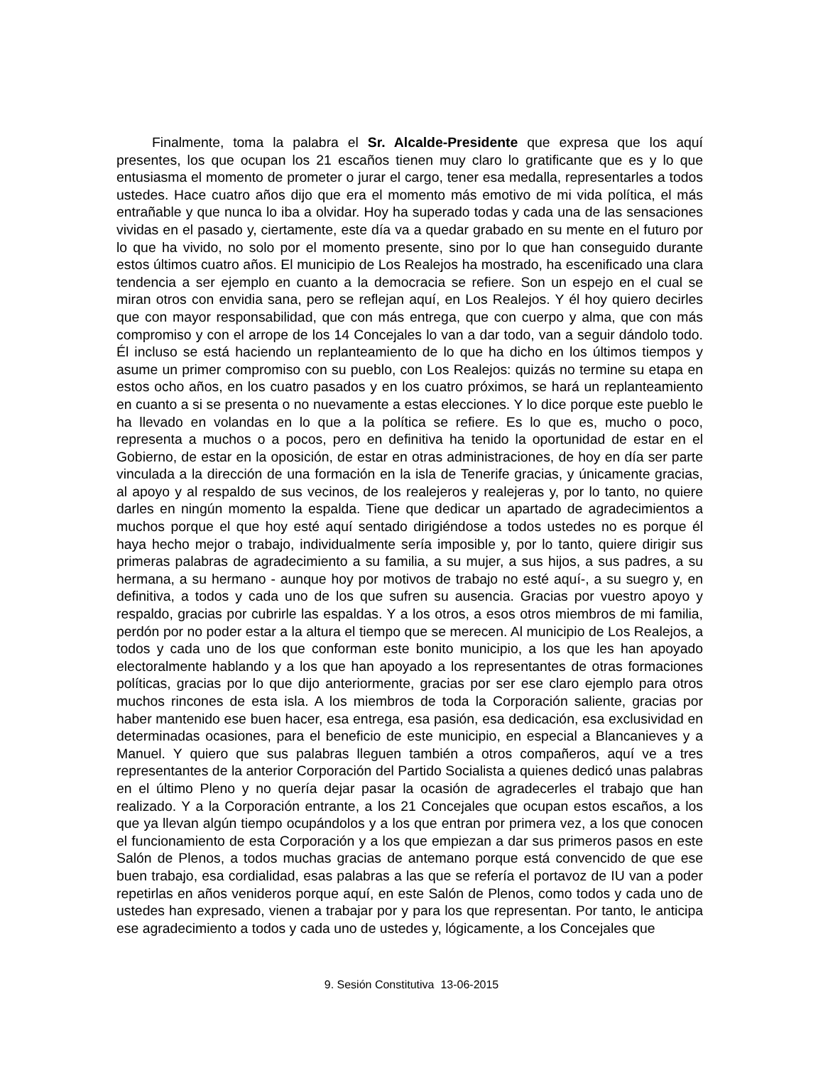Finalmente, toma la palabra el Sr. Alcalde-Presidente que expresa que los aquí presentes, los que ocupan los 21 escaños tienen muy claro lo gratificante que es y lo que entusiasma el momento de prometer o jurar el cargo, tener esa medalla, representarles a todos ustedes. Hace cuatro años dijo que era el momento más emotivo de mi vida política, el más entrañable y que nunca lo iba a olvidar. Hoy ha superado todas y cada una de las sensaciones vividas en el pasado y, ciertamente, este día va a quedar grabado en su mente en el futuro por lo que ha vivido, no solo por el momento presente, sino por lo que han conseguido durante estos últimos cuatro años. El municipio de Los Realejos ha mostrado, ha escenificado una clara tendencia a ser ejemplo en cuanto a la democracia se refiere. Son un espejo en el cual se miran otros con envidia sana, pero se reflejan aquí, en Los Realejos. Y él hoy quiero decirles que con mayor responsabilidad, que con más entrega, que con cuerpo y alma, que con más compromiso y con el arrope de los 14 Concejales lo van a dar todo, van a seguir dándolo todo. Él incluso se está haciendo un replanteamiento de lo que ha dicho en los últimos tiempos y asume un primer compromiso con su pueblo, con Los Realejos: quizás no termine su etapa en estos ocho años, en los cuatro pasados y en los cuatro próximos, se hará un replanteamiento en cuanto a si se presenta o no nuevamente a estas elecciones. Y lo dice porque este pueblo le ha llevado en volandas en lo que a la política se refiere. Es lo que es, mucho o poco, representa a muchos o a pocos, pero en definitiva ha tenido la oportunidad de estar en el Gobierno, de estar en la oposición, de estar en otras administraciones, de hoy en día ser parte vinculada a la dirección de una formación en la isla de Tenerife gracias, y únicamente gracias, al apoyo y al respaldo de sus vecinos, de los realejeros y realejeras y, por lo tanto, no quiere darles en ningún momento la espalda. Tiene que dedicar un apartado de agradecimientos a muchos porque el que hoy esté aquí sentado dirigiéndose a todos ustedes no es porque él haya hecho mejor o trabajo, individualmente sería imposible y, por lo tanto, quiere dirigir sus primeras palabras de agradecimiento a su familia, a su mujer, a sus hijos, a sus padres, a su hermana, a su hermano - aunque hoy por motivos de trabajo no esté aquí-, a su suegro y, en definitiva, a todos y cada uno de los que sufren su ausencia. Gracias por vuestro apoyo y respaldo, gracias por cubrirle las espaldas. Y a los otros, a esos otros miembros de mi familia, perdón por no poder estar a la altura el tiempo que se merecen. Al municipio de Los Realejos, a todos y cada uno de los que conforman este bonito municipio, a los que les han apoyado electoralmente hablando y a los que han apoyado a los representantes de otras formaciones políticas, gracias por lo que dijo anteriormente, gracias por ser ese claro ejemplo para otros muchos rincones de esta isla. A los miembros de toda la Corporación saliente, gracias por haber mantenido ese buen hacer, esa entrega, esa pasión, esa dedicación, esa exclusividad en determinadas ocasiones, para el beneficio de este municipio, en especial a Blancanieves y a Manuel. Y quiero que sus palabras lleguen también a otros compañeros, aquí ve a tres representantes de la anterior Corporación del Partido Socialista a quienes dedicó unas palabras en el último Pleno y no quería dejar pasar la ocasión de agradecerles el trabajo que han realizado. Y a la Corporación entrante, a los 21 Concejales que ocupan estos escaños, a los que ya llevan algún tiempo ocupándolos y a los que entran por primera vez, a los que conocen el funcionamiento de esta Corporación y a los que empiezan a dar sus primeros pasos en este Salón de Plenos, a todos muchas gracias de antemano porque está convencido de que ese buen trabajo, esa cordialidad, esas palabras a las que se refería el portavoz de IU van a poder repetirlas en años venideros porque aquí, en este Salón de Plenos, como todos y cada uno de ustedes han expresado, vienen a trabajar por y para los que representan. Por tanto, le anticipa ese agradecimiento a todos y cada uno de ustedes y, lógicamente, a los Concejales que
9. Sesión Constitutiva 13-06-2015